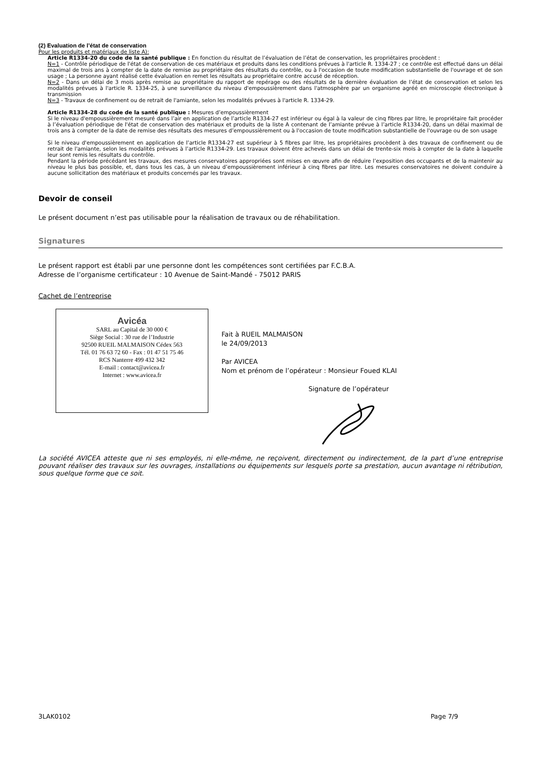(2) Evaluation de l’état de conservation
Pour les produits et matériaux de liste A):
Article R1334-20 du code de la santé publique : En fonction du résultat de l’évaluation de l’état de conservation, les propriétaires procèdent :
N=1 - Contrôle périodique de l'état de conservation de ces matériaux et produits dans les conditions prévues à l'article R. 1334-27 ; ce contrôle est effectué dans un délai maximal de trois ans à compter de la date de remise au propriétaire des résultats du contrôle, ou à l'occasion de toute modification substantielle de l'ouvrage et de son usage ; La personne ayant réalisé cette évaluation en remet les résultats au propriétaire contre accusé de réception.
N=2 - Dans un délai de 3 mois après remise au propriétaire du rapport de repérage ou des résultats de la dernière évaluation de l’état de conservation et selon les modalités prévues à l'article R. 1334-25, à une surveillance du niveau d'empoussièrement dans l'atmosphère par un organisme agréé en microscopie électronique à transmission
N=3 - Travaux de confinement ou de retrait de l'amiante, selon les modalités prévues à l'article R. 1334-29.
Article R1334-28 du code de la santé publique : Mesures d’empoussièrement
Si le niveau d'empoussièrement mesuré dans l’air en application de l’article R1334-27 est inférieur ou égal à la valeur de cinq fibres par litre, le propriétaire fait procéder à l’évaluation périodique de l'état de conservation des matériaux et produits de la liste A contenant de l’amiante prévue à l’article R1334-20, dans un délai maximal de trois ans à compter de la date de remise des résultats des mesures d’empoussièrement ou à l'occasion de toute modification substantielle de l'ouvrage ou de son usage
Si le niveau d'empoussièrement en application de l’article R1334-27 est supérieur à 5 fibres par litre, les propriétaires procèdent à des travaux de confinement ou de retrait de l'amiante, selon les modalités prévues à l’article R1334-29. Les travaux doivent être achevés dans un délai de trente-six mois à compter de la date à laquelle leur sont remis les résultats du contrôle.
Pendant la période précédant les travaux, des mesures conservatoires appropriées sont mises en œuvre afin de réduire l’exposition des occupants et de la maintenir au niveau le plus bas possible, et, dans tous les cas, à un niveau d’empoussièrement inférieur à cinq fibres par litre. Les mesures conservatoires ne doivent conduire à aucune sollicitation des matériaux et produits concernés par les travaux.
Devoir de conseil
Le présent document n’est pas utilisable pour la réalisation de travaux ou de réhabilitation.
Signatures
Le présent rapport est établi par une personne dont les compétences sont certifiées par F.C.B.A.
Adresse de l’organisme certificateur : 10 Avenue de Saint-Mandé - 75012 PARIS
Cachet de l’entreprise
Avicéa
SARL au Capital de 30 000 €
Siège Social : 30 rue de l’Industrie
92500 RUEIL MALMAISON Cédex 563
Tél. 01 76 63 72 60 - Fax : 01 47 51 75 46
RCS Nanterre 499 432 342
E-mail : contact@avicea.fr
Internet : www.avicea.fr
Fait à RUEIL MALMAISON
le 24/09/2013
Par AVICEA
Nom et prénom de l’opérateur : Monsieur Foued KLAI
Signature de l’opérateur
La société AVICEA atteste que ni ses employés, ni elle-même, ne reçoivent, directement ou indirectement, de la part d’une entreprise pouvant réaliser des travaux sur les ouvrages, installations ou équipements sur lesquels porte sa prestation, aucun avantage ni rétribution, sous quelque forme que ce soit.
3LAK0102 Page 7/9